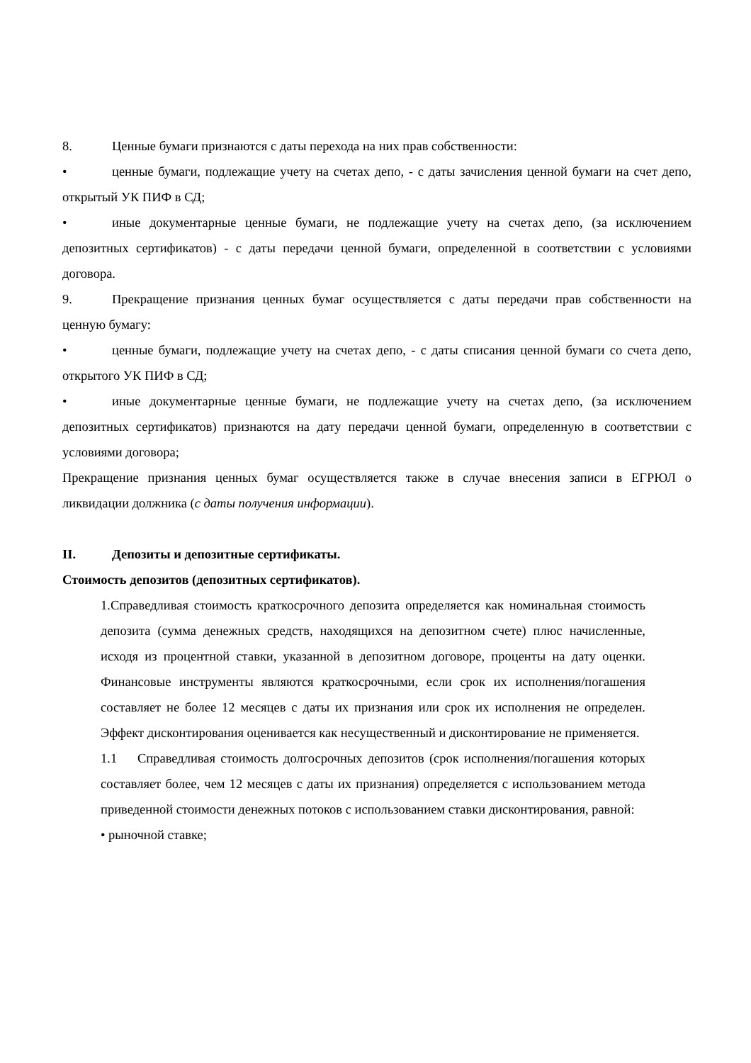8. Ценные бумаги признаются с даты перехода на них прав собственности:
• ценные бумаги, подлежащие учету на счетах депо, - с даты зачисления ценной бумаги на счет депо, открытый УК ПИФ в СД;
• иные документарные ценные бумаги, не подлежащие учету на счетах депо, (за исключением депозитных сертификатов) - с даты передачи ценной бумаги, определенной в соответствии с условиями договора.
9. Прекращение признания ценных бумаг осуществляется с даты передачи прав собственности на ценную бумагу:
• ценные бумаги, подлежащие учету на счетах депо, - с даты списания ценной бумаги со счета депо, открытого УК ПИФ в СД;
• иные документарные ценные бумаги, не подлежащие учету на счетах депо, (за исключением депозитных сертификатов) признаются на дату передачи ценной бумаги, определенную в соответствии с условиями договора;
Прекращение признания ценных бумаг осуществляется также в случае внесения записи в ЕГРЮЛ о ликвидации должника (с даты получения информации).
II. Депозиты и депозитные сертификаты.
Стоимость депозитов (депозитных сертификатов).
1.Справедливая стоимость краткосрочного депозита определяется как номинальная стоимость депозита (сумма денежных средств, находящихся на депозитном счете) плюс начисленные, исходя из процентной ставки, указанной в депозитном договоре, проценты на дату оценки. Финансовые инструменты являются краткосрочными, если срок их исполнения/погашения составляет не более 12 месяцев с даты их признания или срок их исполнения не определен. Эффект дисконтирования оценивается как несущественный и дисконтирование не применяется.
1.1 Справедливая стоимость долгосрочных депозитов (срок исполнения/погашения которых составляет более, чем 12 месяцев с даты их признания) определяется с использованием метода приведенной стоимости денежных потоков с использованием ставки дисконтирования, равной:
• рыночной ставке;